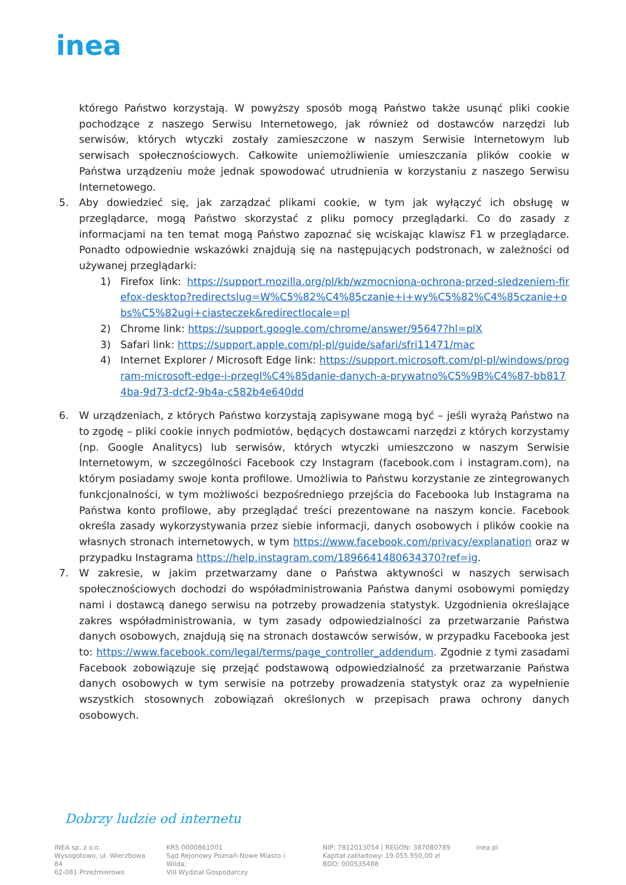inea
którego Państwo korzystają. W powyższy sposób mogą Państwo także usunąć pliki cookie pochodzące z naszego Serwisu Internetowego, jak również od dostawców narzędzi lub serwisów, których wtyczki zostały zamieszczone w naszym Serwisie Internetowym lub serwisach społecznościowych. Całkowite uniemożliwienie umieszczania plików cookie w Państwa urządzeniu może jednak spowodować utrudnienia w korzystaniu z naszego Serwisu Internetowego.
5. Aby dowiedzieć się, jak zarządzać plikami cookie, w tym jak wyłączyć ich obsługę w przeglądarce, mogą Państwo skorzystać z pliku pomocy przeglądarki. Co do zasady z informacjami na ten temat mogą Państwo zapoznać się wciskając klawisz F1 w przeglądarce. Ponadto odpowiednie wskazówki znajdują się na następujących podstronach, w zależności od używanej przeglądarki:
1) Firefox link: https://support.mozilla.org/pl/kb/wzmocniona-ochrona-przed-sledzeniem-firefox-desktop?redirectslug=W%C5%82%C4%85czanie+i+wy%C5%82%C4%85czanie+obs%C5%82ugi+ciasteczek&redirectlocale=pl
2) Chrome link: https://support.google.com/chrome/answer/95647?hl=plX
3) Safari link: https://support.apple.com/pl-pl/guide/safari/sfri11471/mac
4) Internet Explorer / Microsoft Edge link: https://support.microsoft.com/pl-pl/windows/program-microsoft-edge-i-przegl%C4%85danie-danych-a-prywatno%C5%9B%C4%87-bb8174ba-9d73-dcf2-9b4a-c582b4e640dd
6. W urządzeniach, z których Państwo korzystają zapisywane mogą być – jeśli wyrażą Państwo na to zgodę – pliki cookie innych podmiotów, będących dostawcami narzędzi z których korzystamy (np. Google Analitycs) lub serwisów, których wtyczki umieszczono w naszym Serwisie Internetowym, w szczególności Facebook czy Instagram (facebook.com i instagram.com), na którym posiadamy swoje konta profilowe. Umożliwia to Państwu korzystanie ze zintegrowanych funkcjonalności, w tym możliwości bezpośredniego przejścia do Facebooka lub Instagrama na Państwa konto profilowe, aby przeglądać treści prezentowane na naszym koncie. Facebook określa zasady wykorzystywania przez siebie informacji, danych osobowych i plików cookie na własnych stronach internetowych, w tym https://www.facebook.com/privacy/explanation oraz w przypadku Instagrama https://help.instagram.com/1896641480634370?ref=ig.
7. W zakresie, w jakim przetwarzamy dane o Państwa aktywności w naszych serwisach społecznościowych dochodzi do współadministrowania Państwa danymi osobowymi pomiędzy nami i dostawcą danego serwisu na potrzeby prowadzenia statystyk. Uzgodnienia określające zakres współadministrowania, w tym zasady odpowiedzialności za przetwarzanie Państwa danych osobowych, znajdują się na stronach dostawców serwisów, w przypadku Facebooka jest to: https://www.facebook.com/legal/terms/page_controller_addendum. Zgodnie z tymi zasadami Facebook zobowiązuje się przejąć podstawową odpowiedzialność za przetwarzanie Państwa danych osobowych w tym serwisie na potrzeby prowadzenia statystyk oraz za wypełnienie wszystkich stosownych zobowiązań określonych w przepisach prawa ochrony danych osobowych.
Dobrzy ludzie od internetu
INEA sp. z o.o.
Wysogotowo, ul. Wierzbowa 84
62-081 Przeźmierowo
KRS 0000861001
Sąd Rejonowy Poznań-Nowe Miasto i Wilda,
VIII Wydział Gospodarczy
NIP: 7812013054 | REGON: 387080789
Kapitał zakładowy: 19.055.950,00 zł
BDO: 000535488
inea.pl